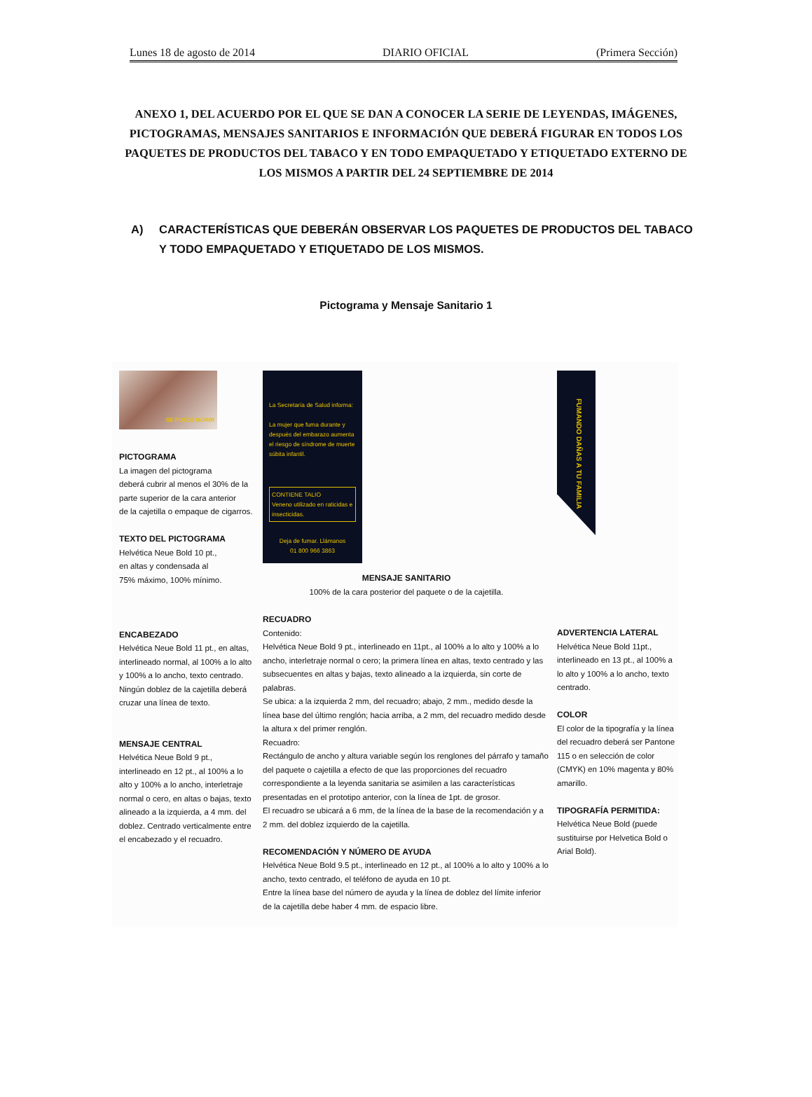Lunes 18 de agosto de 2014 DIARIO OFICIAL (Primera Sección)
ANEXO 1, DEL ACUERDO POR EL QUE SE DAN A CONOCER LA SERIE DE LEYENDAS, IMÁGENES, PICTOGRAMAS, MENSAJES SANITARIOS E INFORMACIÓN QUE DEBERÁ FIGURAR EN TODOS LOS PAQUETES DE PRODUCTOS DEL TABACO Y EN TODO EMPAQUETADO Y ETIQUETADO EXTERNO DE LOS MISMOS A PARTIR DEL 24 SEPTIEMBRE DE 2014
A) CARACTERÍSTICAS QUE DEBERÁN OBSERVAR LOS PAQUETES DE PRODUCTOS DEL TABACO Y TODO EMPAQUETADO Y ETIQUETADO DE LOS MISMOS.
Pictograma y Mensaje Sanitario 1
SE PUEDE MORIR
PICTOGRAMA
La imagen del pictograma
deberá cubrir al menos el 30% de la
parte superior de la cara anterior
de la cajetilla o empaque de cigarros.
TEXTO DEL PICTOGRAMA
Helvética Neue Bold 10 pt.,
en altas y condensada al
75% máximo, 100% mínimo.
ENCABEZADO
Helvética Neue Bold 11 pt., en altas, interlineado normal, al 100% a lo alto y 100% a lo ancho, texto centrado. Ningún doblez de la cajetilla deberá cruzar una línea de texto.
MENSAJE CENTRAL
Helvética Neue Bold 9 pt., interlineado en 12 pt., al 100% a lo alto y 100% a lo ancho, interletraje normal o cero, en altas o bajas, texto alineado a la izquierda, a 4 mm. del doblez. Centrado verticalmente entre el encabezado y el recuadro.
La Secretaría de Salud informa:
La mujer que fuma durante y después del embarazo aumenta el riesgo de síndrome de muerte súbita infantil.
CONTIENE TALIO
Veneno utilizado en raticidas e insecticidas.
Deja de fumar. Llámanos
01 800 966 3863
MENSAJE SANITARIO
100% de la cara posterior del paquete o de la cajetilla.
RECUADRO
Contenido:
Helvética Neue Bold 9 pt., interlineado en 11pt., al 100% a lo alto y 100% a lo ancho, interletraje normal o cero; la primera línea en altas, texto centrado y las subsecuentes en altas y bajas, texto alineado a la izquierda, sin corte de palabras.
Se ubica: a la izquierda 2 mm, del recuadro; abajo, 2 mm., medido desde la línea base del último renglón; hacia arriba, a 2 mm, del recuadro medido desde la altura x del primer renglón.
Recuadro:
Rectángulo de ancho y altura variable según los renglones del párrafo y tamaño del paquete o cajetilla a efecto de que las proporciones del recuadro correspondiente a la leyenda sanitaria se asimilen a las características presentadas en el prototipo anterior, con la línea de 1pt. de grosor.
El recuadro se ubicará a 6 mm, de la línea de la base de la recomendación y a 2 mm. del doblez izquierdo de la cajetilla.
RECOMENDACIÓN Y NÚMERO DE AYUDA
Helvética Neue Bold 9.5 pt., interlineado en 12 pt., al 100% a lo alto y 100% a lo ancho, texto centrado, el teléfono de ayuda en 10 pt.
Entre la línea base del número de ayuda y la línea de doblez del límite inferior de la cajetilla debe haber 4 mm. de espacio libre.
FUMANDO DAÑAS A TU FAMILIA
ADVERTENCIA LATERAL
Helvética Neue Bold 11pt., interlineado en 13 pt., al 100% a lo alto y 100% a lo ancho, texto centrado.
COLOR
El color de la tipografía y la línea del recuadro deberá ser Pantone 115 o en selección de color (CMYK) en 10% magenta y 80% amarillo.
TIPOGRAFÍA PERMITIDA:
Helvética Neue Bold (puede sustituirse por Helvetica Bold o Arial Bold).